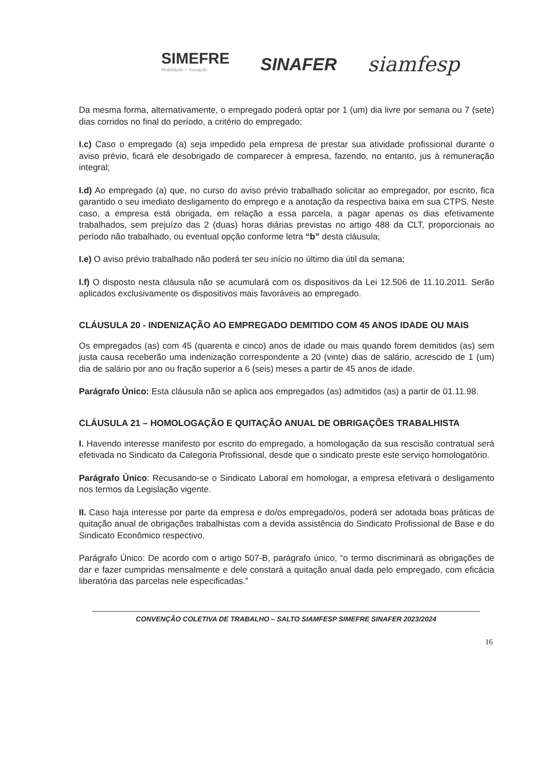SIMEFRE
Mobilidade + Inovação
SINAFER
siamfesp
Da mesma forma, alternativamente, o empregado poderá optar por 1 (um) dia livre por semana ou 7 (sete) dias corridos no final do período, a critério do empregado;
I.c) Caso o empregado (a) seja impedido pela empresa de prestar sua atividade profissional durante o aviso prévio, ficará ele desobrigado de comparecer à empresa, fazendo, no entanto, jus à remuneração integral;
I.d) Ao empregado (a) que, no curso do aviso prévio trabalhado solicitar ao empregador, por escrito, fica garantido o seu imediato desligamento do emprego e a anotação da respectiva baixa em sua CTPS. Neste caso, a empresa está obrigada, em relação a essa parcela, a pagar apenas os dias efetivamente trabalhados, sem prejuízo das 2 (duas) horas diárias previstas no artigo 488 da CLT, proporcionais ao período não trabalhado, ou eventual opção conforme letra “b” desta cláusula;
I.e) O aviso prévio trabalhado não poderá ter seu início no último dia útil da semana;
I.f) O disposto nesta cláusula não se acumulará com os dispositivos da Lei 12.506 de 11.10.2011. Serão aplicados exclusivamente os dispositivos mais favoráveis ao empregado.
CLÁUSULA 20 - INDENIZAÇÃO AO EMPREGADO DEMITIDO COM 45 ANOS IDADE OU MAIS
Os empregados (as) com 45 (quarenta e cinco) anos de idade ou mais quando forem demitidos (as) sem justa causa receberão uma indenização correspondente a 20 (vinte) dias de salário, acrescido de 1 (um) dia de salário por ano ou fração superior a 6 (seis) meses a partir de 45 anos de idade.
Parágrafo Único: Esta cláusula não se aplica aos empregados (as) admitidos (as) a partir de 01.11.98.
CLÁUSULA 21 – HOMOLOGAÇÃO E QUITAÇÃO ANUAL DE OBRIGAÇÕES TRABALHISTA
I. Havendo interesse manifesto por escrito do empregado, a homologação da sua rescisão contratual será efetivada no Sindicato da Categoria Profissional, desde que o sindicato preste este serviço homologatório.
Parágrafo Único: Recusando-se o Sindicato Laboral em homologar, a empresa efetivará o desligamento nos termos da Legislação vigente.
II. Caso haja interesse por parte da empresa e do/os empregado/os, poderá ser adotada boas práticas de quitação anual de obrigações trabalhistas com a devida assistência do Sindicato Profissional de Base e do Sindicato Econômico respectivo.
Parágrafo Único: De acordo com o artigo 507-B, parágrafo único, “o termo discriminará as obrigações de dar e fazer cumpridas mensalmente e dele constará a quitação anual dada pelo empregado, com eficácia liberatória das parcelas nele especificadas.”
CONVENÇÃO COLETIVA DE TRABALHO – SALTO SIAMFESP SIMEFRE SINAFER 2023/2024
16